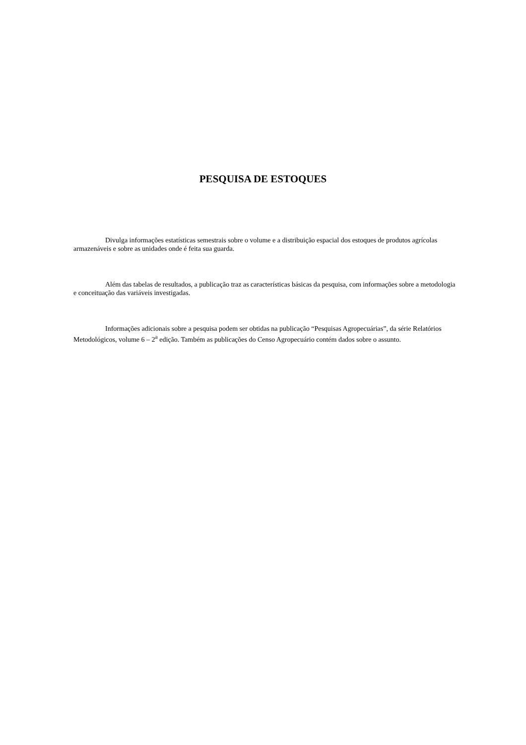PESQUISA DE ESTOQUES
Divulga informações estatísticas semestrais sobre o volume e a distribuição espacial dos estoques de produtos agrícolas armazenáveis e sobre as unidades onde é feita sua guarda.
Além das tabelas de resultados, a publicação traz as características básicas da pesquisa, com informações sobre a metodologia e conceituação das variáveis investigadas.
Informações adicionais sobre a pesquisa podem ser obtidas na publicação “Pesquisas Agropecuárias”, da série Relatórios Metodológicos, volume 6 – 2<sup>a</sup> edição. Também as publicações do Censo Agropecuário contém dados sobre o assunto.